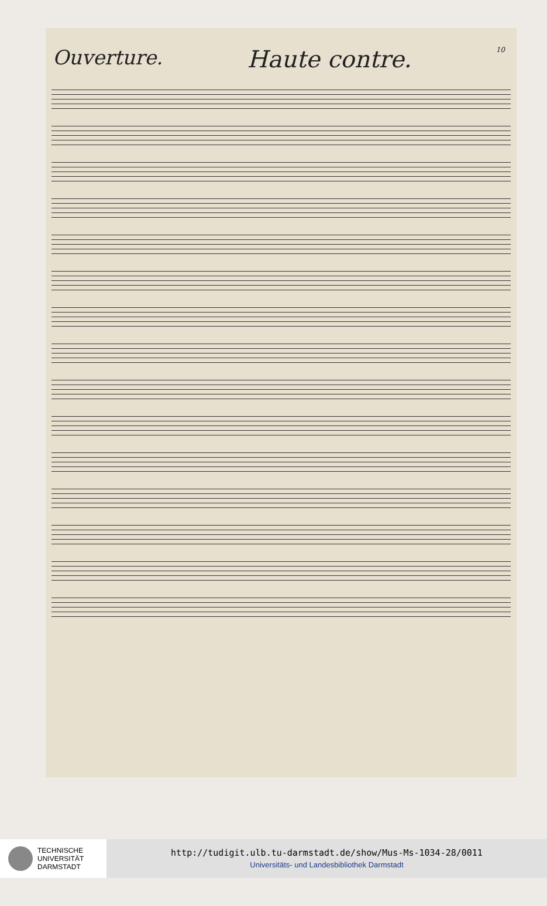Ouverture. Haute contre. 10
TECHNISCHE
UNIVERSITÄT
DARMSTADT
http://tudigit.ulb.tu-darmstadt.de/show/Mus-Ms-1034-28/0011
Universitäts- und Landesbibliothek Darmstadt